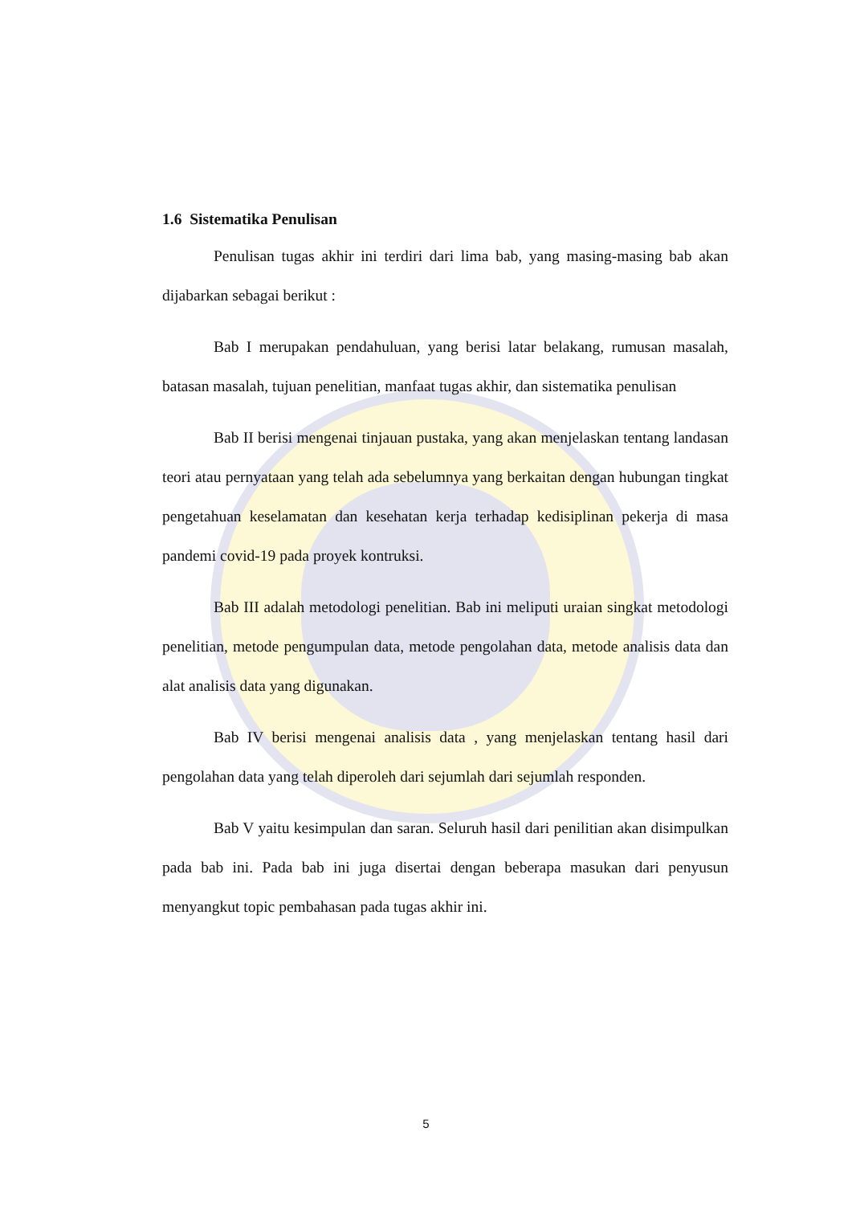1.6 Sistematika Penulisan
Penulisan tugas akhir ini terdiri dari lima bab, yang masing-masing bab akan dijabarkan sebagai berikut :
Bab I merupakan pendahuluan, yang berisi latar belakang, rumusan masalah, batasan masalah, tujuan penelitian, manfaat tugas akhir, dan sistematika penulisan
Bab II berisi mengenai tinjauan pustaka, yang akan menjelaskan tentang landasan teori atau pernyataan yang telah ada sebelumnya yang berkaitan dengan hubungan tingkat pengetahuan keselamatan dan kesehatan kerja terhadap kedisiplinan pekerja di masa pandemi covid-19 pada proyek kontruksi.
Bab III adalah metodologi penelitian. Bab ini meliputi uraian singkat metodologi penelitian, metode pengumpulan data, metode pengolahan data, metode analisis data dan alat analisis data yang digunakan.
Bab IV berisi mengenai analisis data , yang menjelaskan tentang hasil dari pengolahan data yang telah diperoleh dari sejumlah dari sejumlah responden.
Bab V yaitu kesimpulan dan saran. Seluruh hasil dari penilitian akan disimpulkan pada bab ini. Pada bab ini juga disertai dengan beberapa masukan dari penyusun menyangkut topic pembahasan pada tugas akhir ini.
5